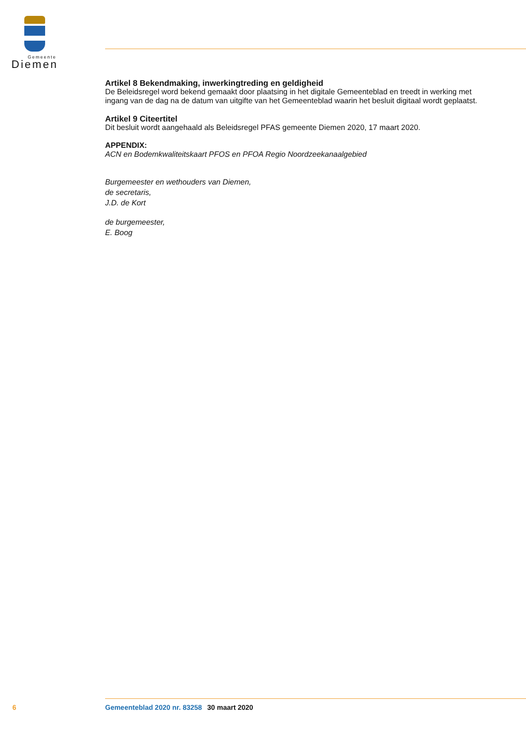Gemeente
Diemen
Artikel 8 Bekendmaking, inwerkingtreding en geldigheid
De Beleidsregel word bekend gemaakt door plaatsing in het digitale Gemeenteblad en treedt in werking met ingang van de dag na de datum van uitgifte van het Gemeenteblad waarin het besluit digitaal wordt geplaatst.
Artikel 9 Citeertitel
Dit besluit wordt aangehaald als Beleidsregel PFAS gemeente Diemen 2020, 17 maart 2020.
APPENDIX:
ACN en Bodemkwaliteitskaart PFOS en PFOA Regio Noordzeekanaalgebied
Burgemeester en wethouders van Diemen,
de secretaris,
J.D. de Kort
de burgemeester,
E. Boog
6 Gemeenteblad 2020 nr. 83258 30 maart 2020